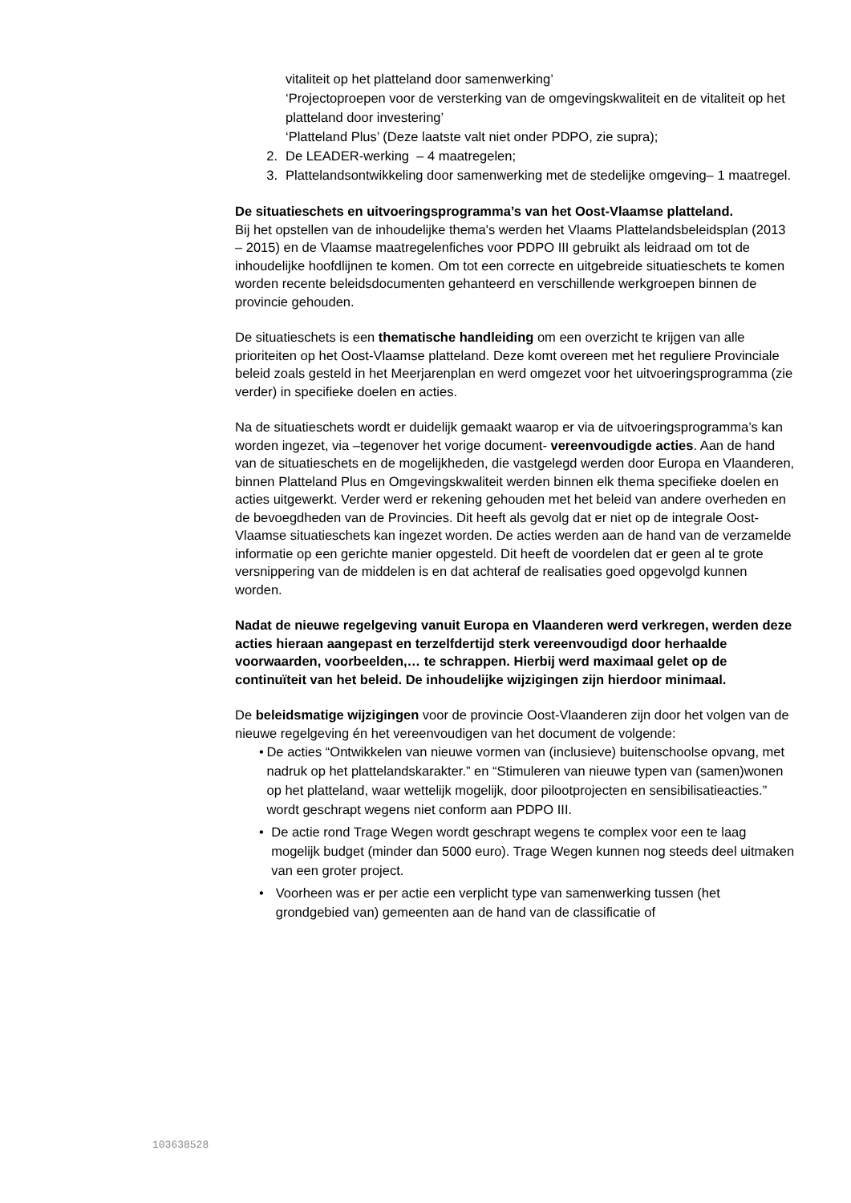vitaliteit op het platteland door samenwerking’
‘Projectoproepen voor de versterking van de omgevingskwaliteit en de vitaliteit op het platteland door investering’
‘Platteland Plus’ (Deze laatste valt niet onder PDPO, zie supra);
2. De LEADER-werking – 4 maatregelen;
3. Plattelandsontwikkeling door samenwerking met de stedelijke omgeving– 1 maatregel.
De situatieschets en uitvoeringsprogramma’s van het Oost-Vlaamse platteland.
Bij het opstellen van de inhoudelijke thema's werden het Vlaams Plattelandsbeleidsplan (2013 – 2015) en de Vlaamse maatregelenfiches voor PDPO III gebruikt als leidraad om tot de inhoudelijke hoofdlijnen te komen. Om tot een correcte en uitgebreide situatieschets te komen worden recente beleidsdocumenten gehanteerd en verschillende werkgroepen binnen de provincie gehouden.
De situatieschets is een thematische handleiding om een overzicht te krijgen van alle prioriteiten op het Oost-Vlaamse platteland. Deze komt overeen met het reguliere Provinciale beleid zoals gesteld in het Meerjarenplan en werd omgezet voor het uitvoeringsprogramma (zie verder) in specifieke doelen en acties.
Na de situatieschets wordt er duidelijk gemaakt waarop er via de uitvoeringsprogramma’s kan worden ingezet, via –tegenover het vorige document- vereenvoudigde acties. Aan de hand van de situatieschets en de mogelijkheden, die vastgelegd werden door Europa en Vlaanderen, binnen Platteland Plus en Omgevingskwaliteit werden binnen elk thema specifieke doelen en acties uitgewerkt. Verder werd er rekening gehouden met het beleid van andere overheden en de bevoegdheden van de Provincies. Dit heeft als gevolg dat er niet op de integrale Oost-Vlaamse situatieschets kan ingezet worden. De acties werden aan de hand van de verzamelde informatie op een gerichte manier opgesteld. Dit heeft de voordelen dat er geen al te grote versnippering van de middelen is en dat achteraf de realisaties goed opgevolgd kunnen worden.
Nadat de nieuwe regelgeving vanuit Europa en Vlaanderen werd verkregen, werden deze acties hieraan aangepast en terzelfdertijd sterk vereenvoudigd door herhaalde voorwaarden, voorbeelden,… te schrappen. Hierbij werd maximaal gelet op de continuïteit van het beleid. De inhoudelijke wijzigingen zijn hierdoor minimaal.
De beleidsmatige wijzigingen voor de provincie Oost-Vlaanderen zijn door het volgen van de nieuwe regelgeving én het vereenvoudigen van het document de volgende:
• De acties “Ontwikkelen van nieuwe vormen van (inclusieve) buitenschoolse opvang, met nadruk op het plattelandskarakter.” en “Stimuleren van nieuwe typen van (samen)wonen op het platteland, waar wettelijk mogelijk, door pilootprojecten en sensibilisatieacties.” wordt geschrapt wegens niet conform aan PDPO III.
• De actie rond Trage Wegen wordt geschrapt wegens te complex voor een te laag mogelijk budget (minder dan 5000 euro). Trage Wegen kunnen nog steeds deel uitmaken van een groter project.
• Voorheen was er per actie een verplicht type van samenwerking tussen (het grondgebied van) gemeenten aan de hand van de classificatie of
103638528